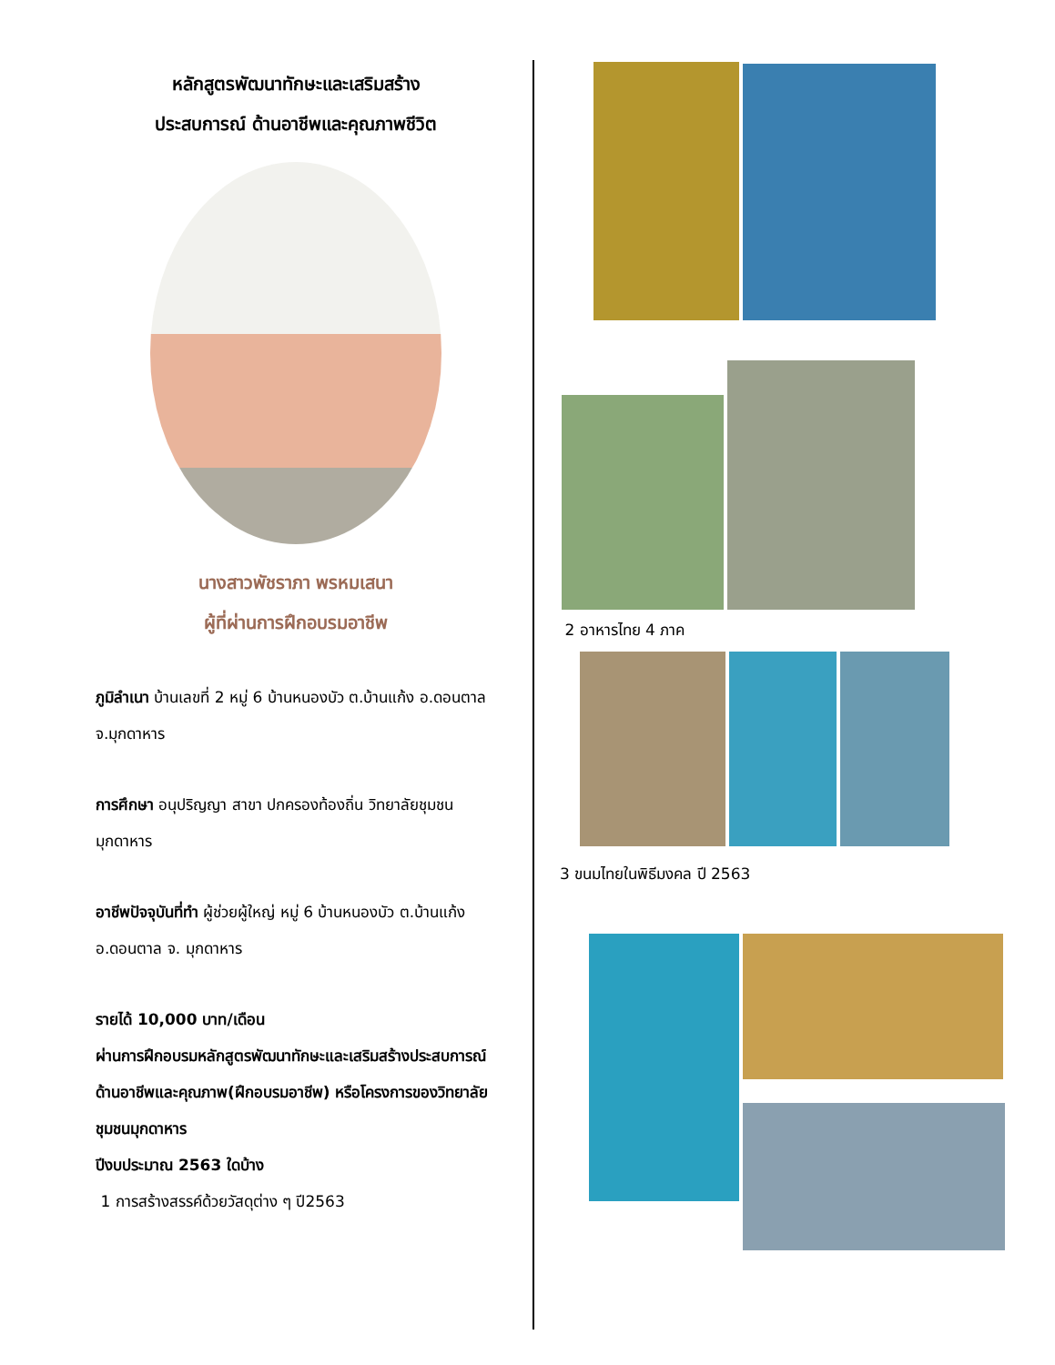หลักสูตรพัฒนาทักษะและเสริมสร้าง
ประสบการณ์ ด้านอาชีพและคุณภาพชีวิต
นางสาวพัชราภา พรหมเสนา
ผู้ที่ผ่านการฝึกอบรมอาชีพ
ภูมิลำเนา บ้านเลขที่ 2 หมู่ 6 บ้านหนองบัว ต.บ้านแก้ง อ.ดอนตาล จ.มุกดาหาร
การศึกษา อนุปริญญา สาขา ปกครองท้องถิ่น วิทยาลัยชุมชนมุกดาหาร
อาชีพปัจจุบันที่ทำ ผู้ช่วยผู้ใหญ่ หมู่ 6 บ้านหนองบัว ต.บ้านแก้ง อ.ดอนตาล จ. มุกดาหาร
รายได้ 10,000 บาท/เดือน
ผ่านการฝึกอบรมหลักสูตรพัฒนาทักษะและเสริมสร้างประสบการณ์ด้านอาชีพและคุณภาพ(ฝึกอบรมอาชีพ) หรือโครงการของวิทยาลัยชุมชนมุกดาหาร
ปีงบประมาณ 2563 ใดบ้าง
1 การสร้างสรรค์ด้วยวัสดุต่าง ๆ ปี2563
2 อาหารไทย 4 ภาค
3 ขนมไทยในพิธีมงคล ปี 2563